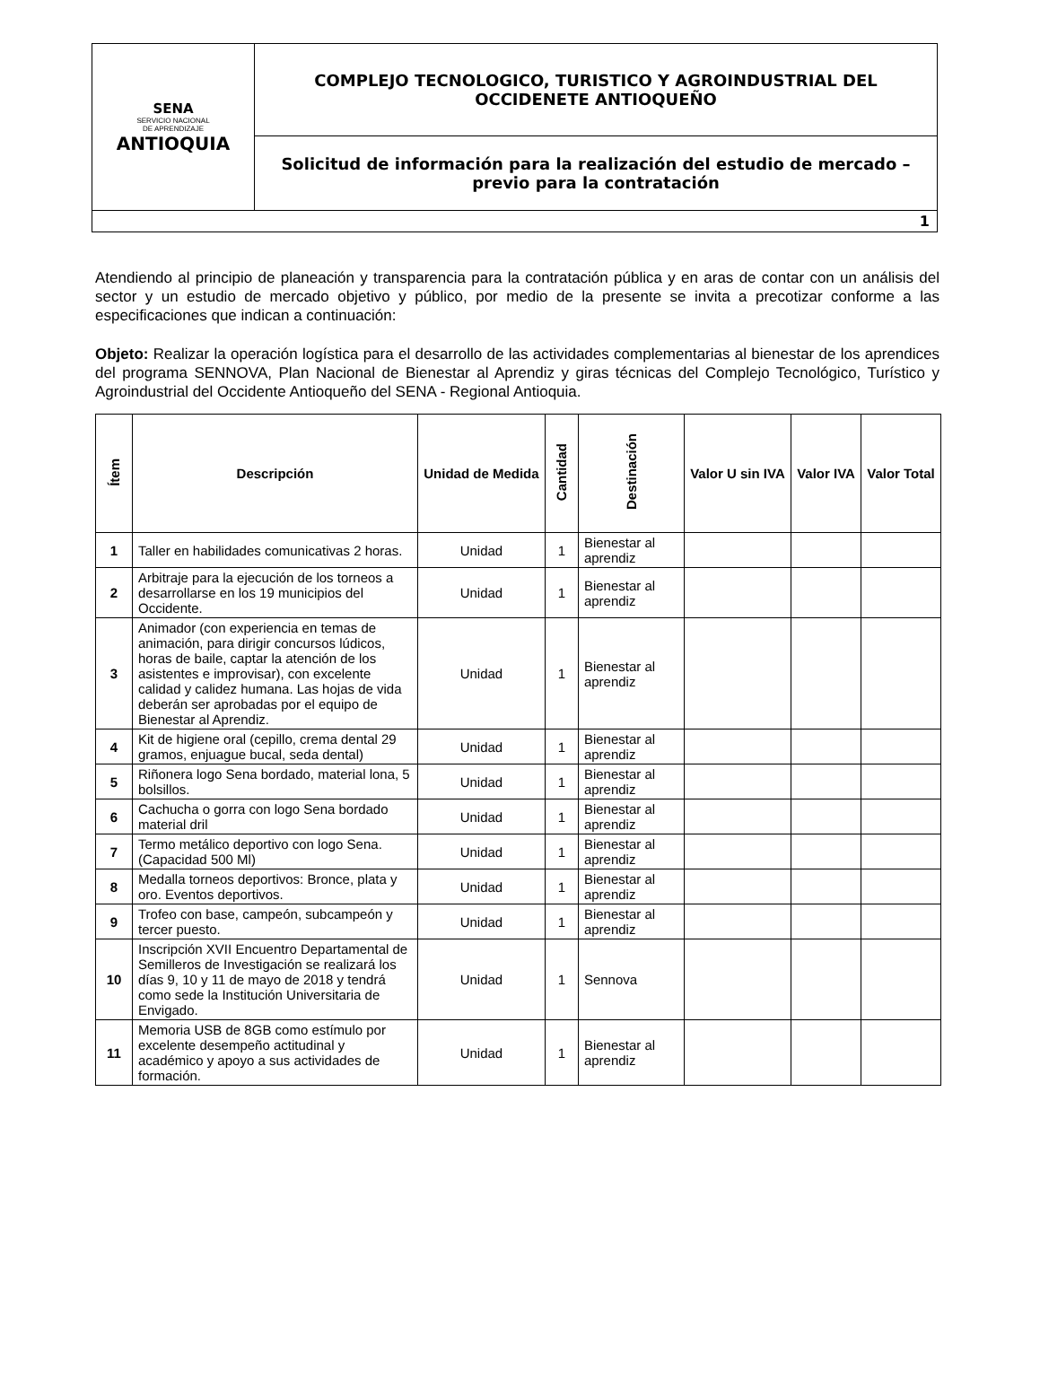| SENA SERVICIO NACIONAL DE APRENDIZAJE ANTIOQUIA | COMPLEJO TECNOLOGICO, TURISTICO Y AGROINDUSTRIAL DEL OCCIDENETE ANTIOQUEÑO |
| | Solicitud de información para la realización del estudio de mercado – previo para la contratación |
| 1 | |
Atendiendo al principio de planeación y transparencia para la contratación pública y en aras de contar con un análisis del sector y un estudio de mercado objetivo y público, por medio de la presente se invita a precotizar conforme a las especificaciones que indican a continuación:
Objeto: Realizar la operación logística para el desarrollo de las actividades complementarias al bienestar de los aprendices del programa SENNOVA, Plan Nacional de Bienestar al Aprendiz y giras técnicas del Complejo Tecnológico, Turístico y Agroindustrial del Occidente Antioqueño del SENA - Regional Antioquia.
| Ítem | Descripción | Unidad de Medida | Cantidad | Destinación | Valor U sin IVA | Valor IVA | Valor Total |
| --- | --- | --- | --- | --- | --- | --- | --- |
| 1 | Taller en habilidades comunicativas 2 horas. | Unidad | 1 | Bienestar al aprendiz | | | |
| 2 | Arbitraje para la ejecución de los torneos a desarrollarse en los 19 municipios del Occidente. | Unidad | 1 | Bienestar al aprendiz | | | |
| 3 | Animador (con experiencia en temas de animación, para dirigir concursos lúdicos, horas de baile, captar la atención de los asistentes e improvisar), con excelente calidad y calidez humana. Las hojas de vida deberán ser aprobadas por el equipo de Bienestar al Aprendiz. | Unidad | 1 | Bienestar al aprendiz | | | |
| 4 | Kit de higiene oral (cepillo, crema dental 29 gramos, enjuague bucal, seda dental) | Unidad | 1 | Bienestar al aprendiz | | | |
| 5 | Riñonera logo Sena bordado, material lona, 5 bolsillos. | Unidad | 1 | Bienestar al aprendiz | | | |
| 6 | Cachucha o gorra con logo Sena bordado material dril | Unidad | 1 | Bienestar al aprendiz | | | |
| 7 | Termo metálico deportivo con logo Sena. (Capacidad 500 Ml) | Unidad | 1 | Bienestar al aprendiz | | | |
| 8 | Medalla torneos deportivos: Bronce, plata y oro. Eventos deportivos. | Unidad | 1 | Bienestar al aprendiz | | | |
| 9 | Trofeo con base, campeón, subcampeón y tercer puesto. | Unidad | 1 | Bienestar al aprendiz | | | |
| 10 | Inscripción XVII Encuentro Departamental de Semilleros de Investigación se realizará los días 9, 10 y 11 de mayo de 2018 y tendrá como sede la Institución Universitaria de Envigado. | Unidad | 1 | Sennova | | | |
| 11 | Memoria USB de 8GB como estímulo por excelente desempeño actitudinal y académico y apoyo a sus actividades de formación. | Unidad | 1 | Bienestar al aprendiz | | | |